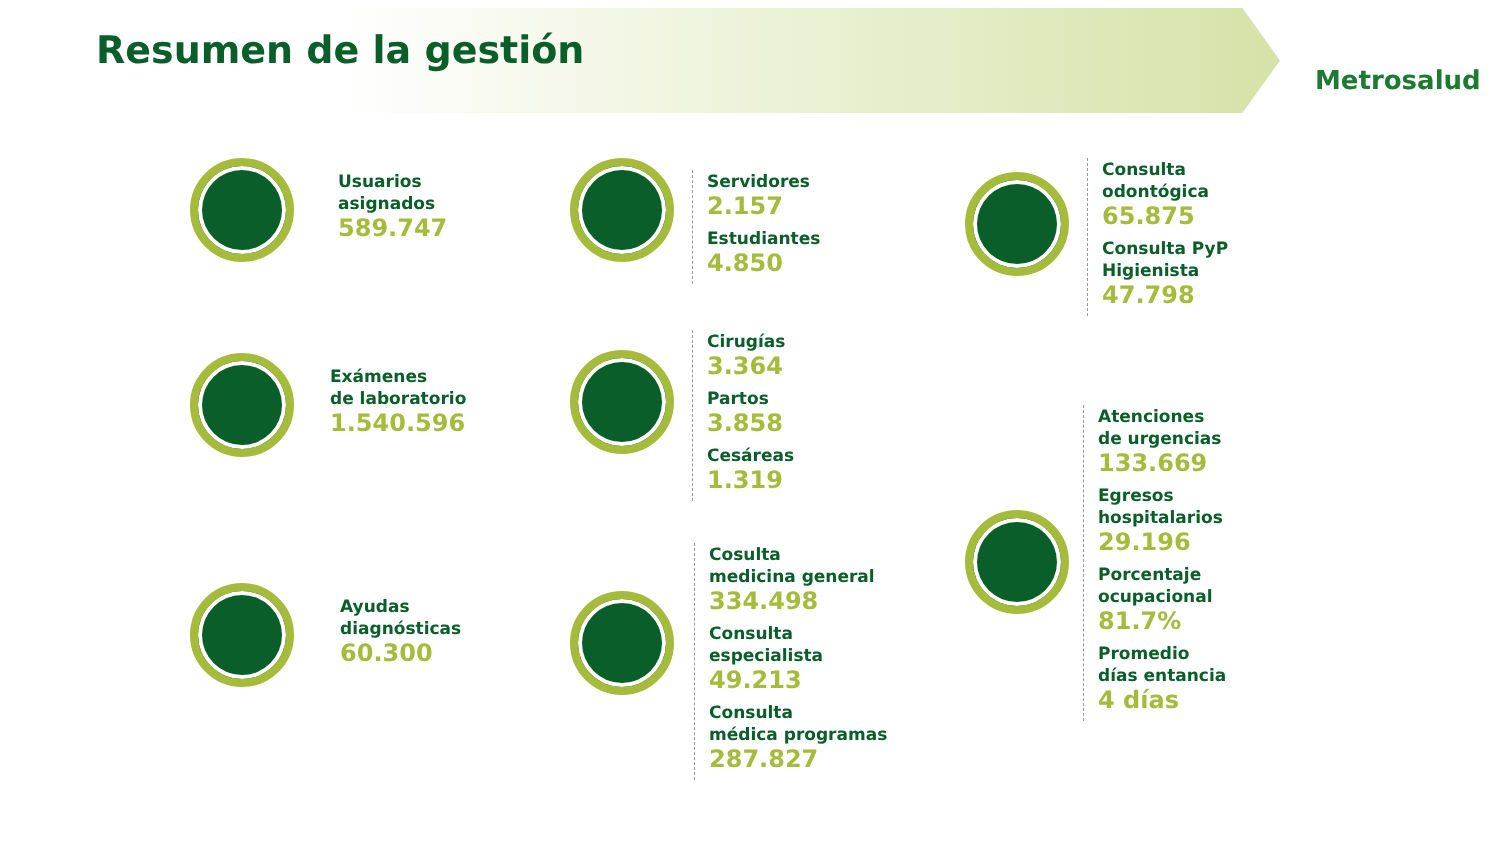Resumen de la gestión
Metrosalud
Usuarios
asignados
589.747
Servidores
2.157
Estudiantes
4.850
Consulta
odontógica
65.875
Consulta PyP
Higienista
47.798
Exámenes
de laboratorio
1.540.596
Cirugías
3.364
Partos
3.858
Cesáreas
1.319
Atenciones
de urgencias
133.669
Egresos
hospitalarios
29.196
Porcentaje
ocupacional
81.7%
Promedio
días entancia
4 días
Ayudas
diagnósticas
60.300
Cosulta
medicina general
334.498
Consulta
especialista
49.213
Consulta
médica programas
287.827